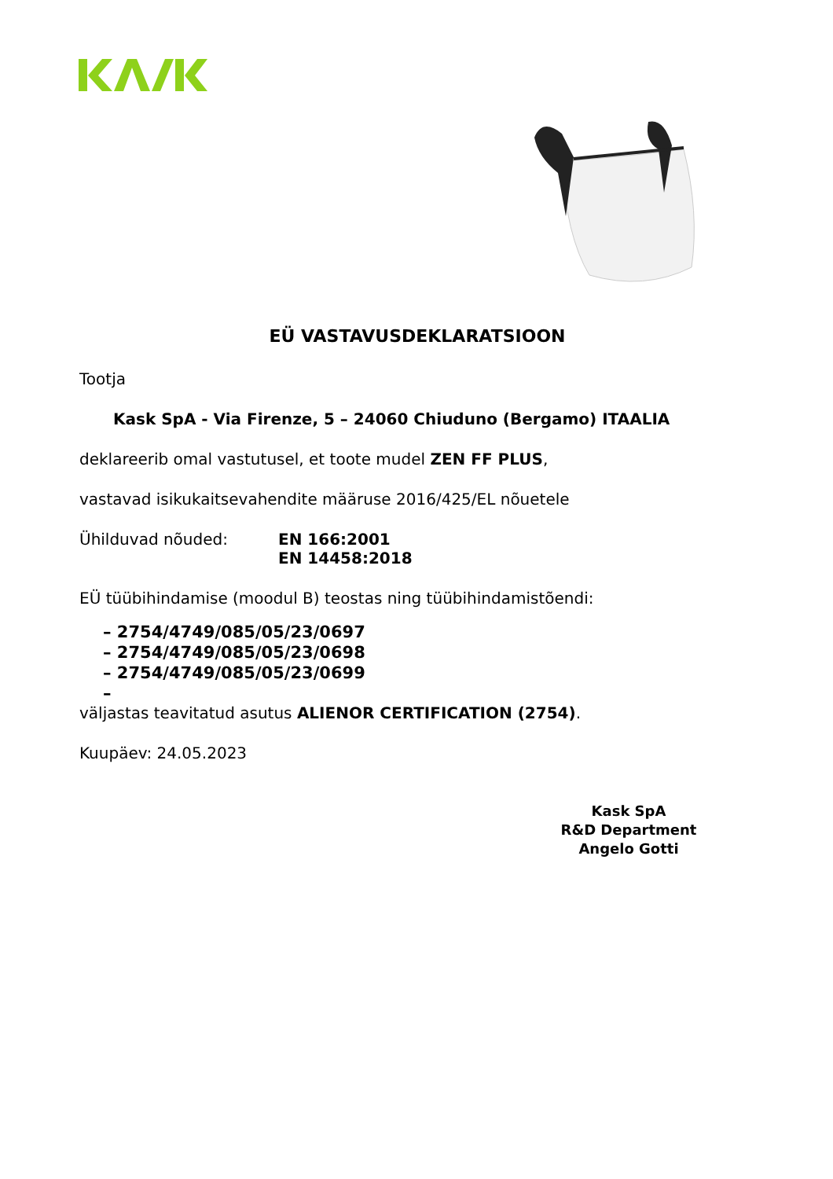EÜ VASTAVUSDEKLARATSIOON
Tootja
Kask SpA - Via Firenze, 5 – 24060 Chiuduno (Bergamo) ITAALIA
deklareerib omal vastutusel, et toote mudel ZEN FF PLUS,
vastavad isikukaitsevahendite määruse 2016/425/EL nõuetele
Ühilduvad nõuded: EN 166:2001
EN 14458:2018
EÜ tüübihindamise (moodul B) teostas ning tüübihindamistõendi:
– 2754/4749/085/05/23/0697
– 2754/4749/085/05/23/0698
– 2754/4749/085/05/23/0699
–
väljastas teavitatud asutus ALIENOR CERTIFICATION (2754).
Kuupäev: 24.05.2023
Kask SpA
R&D Department
Angelo Gotti